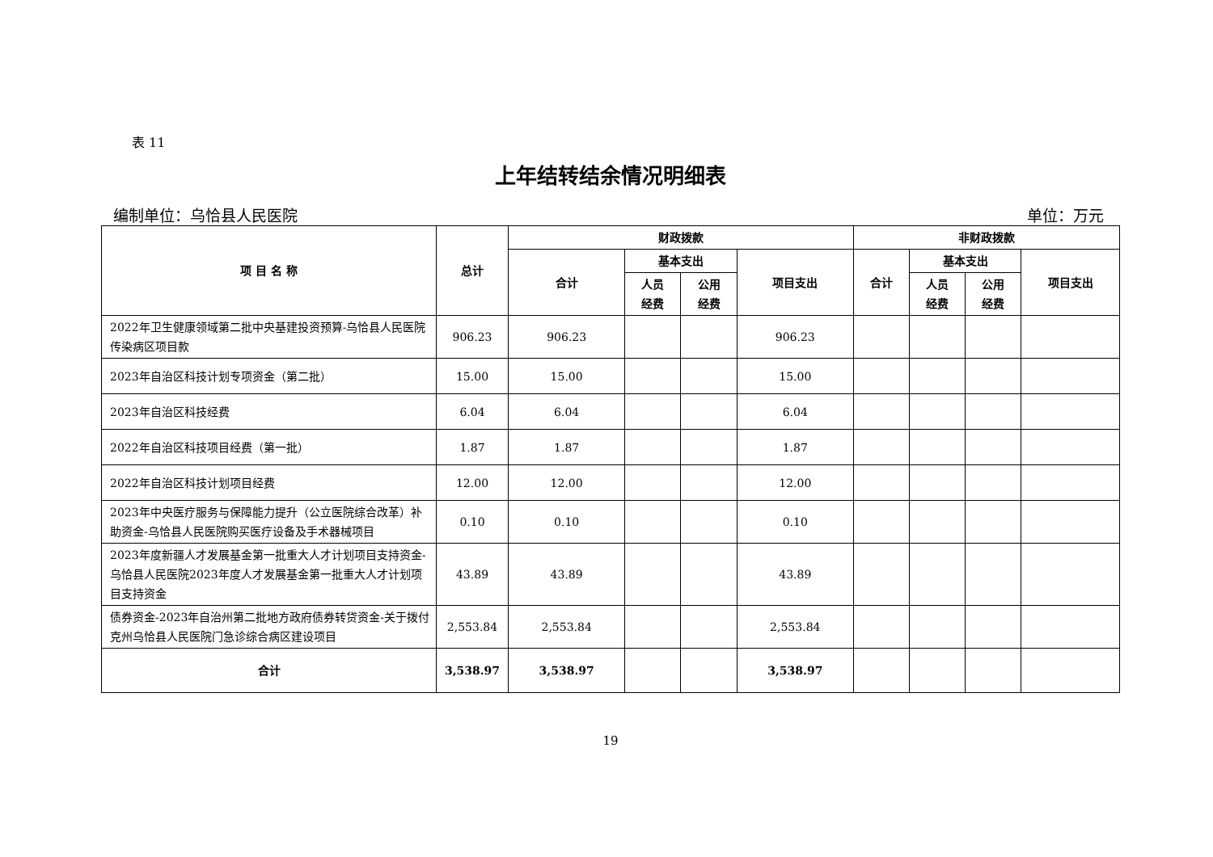表 11
上年结转结余情况明细表
编制单位：乌恰县人民医院 单位：万元
| 项 目 名 称 | 总计 | 财政拨款 | | | | 非财政拨款 | | | |
| --- | --- | --- | --- | --- | --- | --- | --- | --- | --- |
| | | 合计 | 基本支出 | | 项目支出 | 合计 | 基本支出 | | 项目支出 |
| | | | 人员 经费 | 公用 经费 | | | 人员 经费 | 公用 经费 | |
| 2022年卫生健康领域第二批中央基建投资预算-乌恰县人民医院传染病区项目款 | 906.23 | 906.23 | | | 906.23 | | | | |
| 2023年自治区科技计划专项资金（第二批） | 15.00 | 15.00 | | | 15.00 | | | | |
| 2023年自治区科技经费 | 6.04 | 6.04 | | | 6.04 | | | | |
| 2022年自治区科技项目经费（第一批） | 1.87 | 1.87 | | | 1.87 | | | | |
| 2022年自治区科技计划项目经费 | 12.00 | 12.00 | | | 12.00 | | | | |
| 2023年中央医疗服务与保障能力提升（公立医院综合改革）补助资金-乌恰县人民医院购买医疗设备及手术器械项目 | 0.10 | 0.10 | | | 0.10 | | | | |
| 2023年度新疆人才发展基金第一批重大人才计划项目支持资金-乌恰县人民医院2023年度人才发展基金第一批重大人才计划项目支持资金 | 43.89 | 43.89 | | | 43.89 | | | | |
| 债券资金-2023年自治州第二批地方政府债券转贷资金-关于拨付克州乌恰县人民医院门急诊综合病区建设项目 | 2,553.84 | 2,553.84 | | | 2,553.84 | | | | |
| 合计 | 3,538.97 | 3,538.97 | | | 3,538.97 | | | | |
19